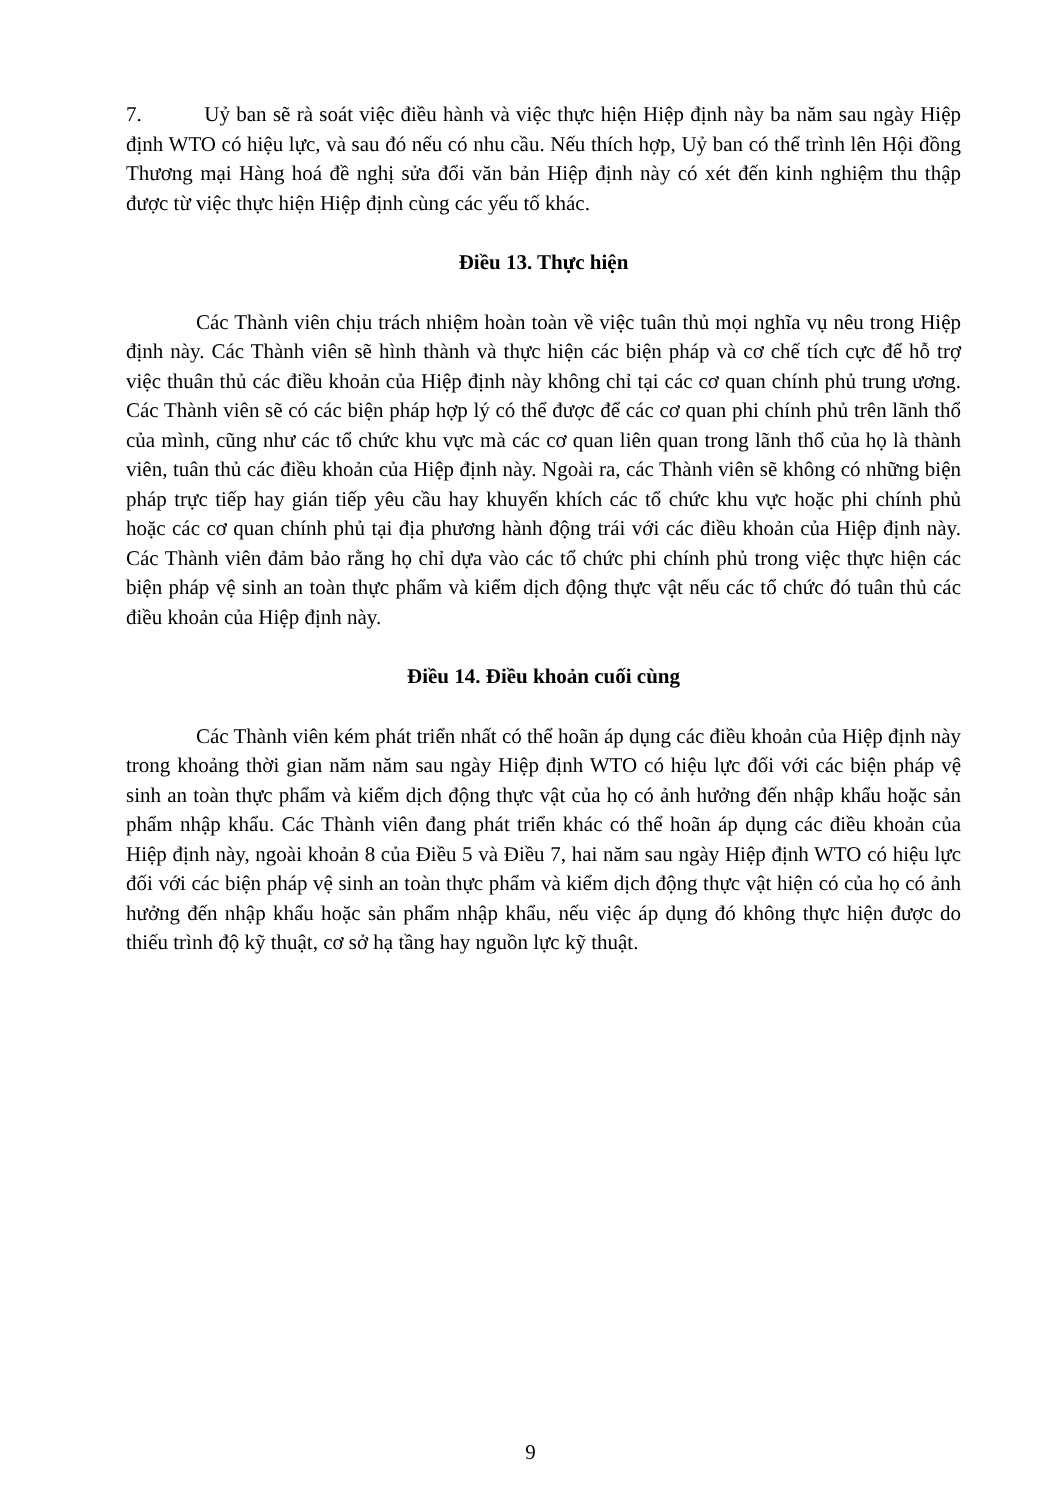7. Uỷ ban sẽ rà soát việc điều hành và việc thực hiện Hiệp định này ba năm sau ngày Hiệp định WTO có hiệu lực, và sau đó nếu có nhu cầu. Nếu thích hợp, Uỷ ban có thể trình lên Hội đồng Thương mại Hàng hoá đề nghị sửa đổi văn bản Hiệp định này có xét đến kinh nghiệm thu thập được từ việc thực hiện Hiệp định cùng các yếu tố khác.
Điều 13. Thực hiện
Các Thành viên chịu trách nhiệm hoàn toàn về việc tuân thủ mọi nghĩa vụ nêu trong Hiệp định này. Các Thành viên sẽ hình thành và thực hiện các biện pháp và cơ chế tích cực để hỗ trợ việc thuân thủ các điều khoản của Hiệp định này không chỉ tại các cơ quan chính phủ trung ương. Các Thành viên sẽ có các biện pháp hợp lý có thể được để các cơ quan phi chính phủ trên lãnh thổ của mình, cũng như các tổ chức khu vực mà các cơ quan liên quan trong lãnh thổ của họ là thành viên, tuân thủ các điều khoản của Hiệp định này. Ngoài ra, các Thành viên sẽ không có những biện pháp trực tiếp hay gián tiếp yêu cầu hay khuyến khích các tổ chức khu vực hoặc phi chính phủ hoặc các cơ quan chính phủ tại địa phương hành động trái với các điều khoản của Hiệp định này. Các Thành viên đảm bảo rằng họ chỉ dựa vào các tổ chức phi chính phủ trong việc thực hiện các biện pháp vệ sinh an toàn thực phẩm và kiểm dịch động thực vật nếu các tổ chức đó tuân thủ các điều khoản của Hiệp định này.
Điều 14. Điều khoản cuối cùng
Các Thành viên kém phát triển nhất có thể hoãn áp dụng các điều khoản của Hiệp định này trong khoảng thời gian năm năm sau ngày Hiệp định WTO có hiệu lực đối với các biện pháp vệ sinh an toàn thực phẩm và kiểm dịch động thực vật của họ có ảnh hưởng đến nhập khẩu hoặc sản phẩm nhập khẩu. Các Thành viên đang phát triển khác có thể hoãn áp dụng các điều khoản của Hiệp định này, ngoài khoản 8 của Điều 5 và Điều 7, hai năm sau ngày Hiệp định WTO có hiệu lực đối với các biện pháp vệ sinh an toàn thực phẩm và kiểm dịch động thực vật hiện có của họ có ảnh hưởng đến nhập khẩu hoặc sản phẩm nhập khẩu, nếu việc áp dụng đó không thực hiện được do thiếu trình độ kỹ thuật, cơ sở hạ tầng hay nguồn lực kỹ thuật.
9